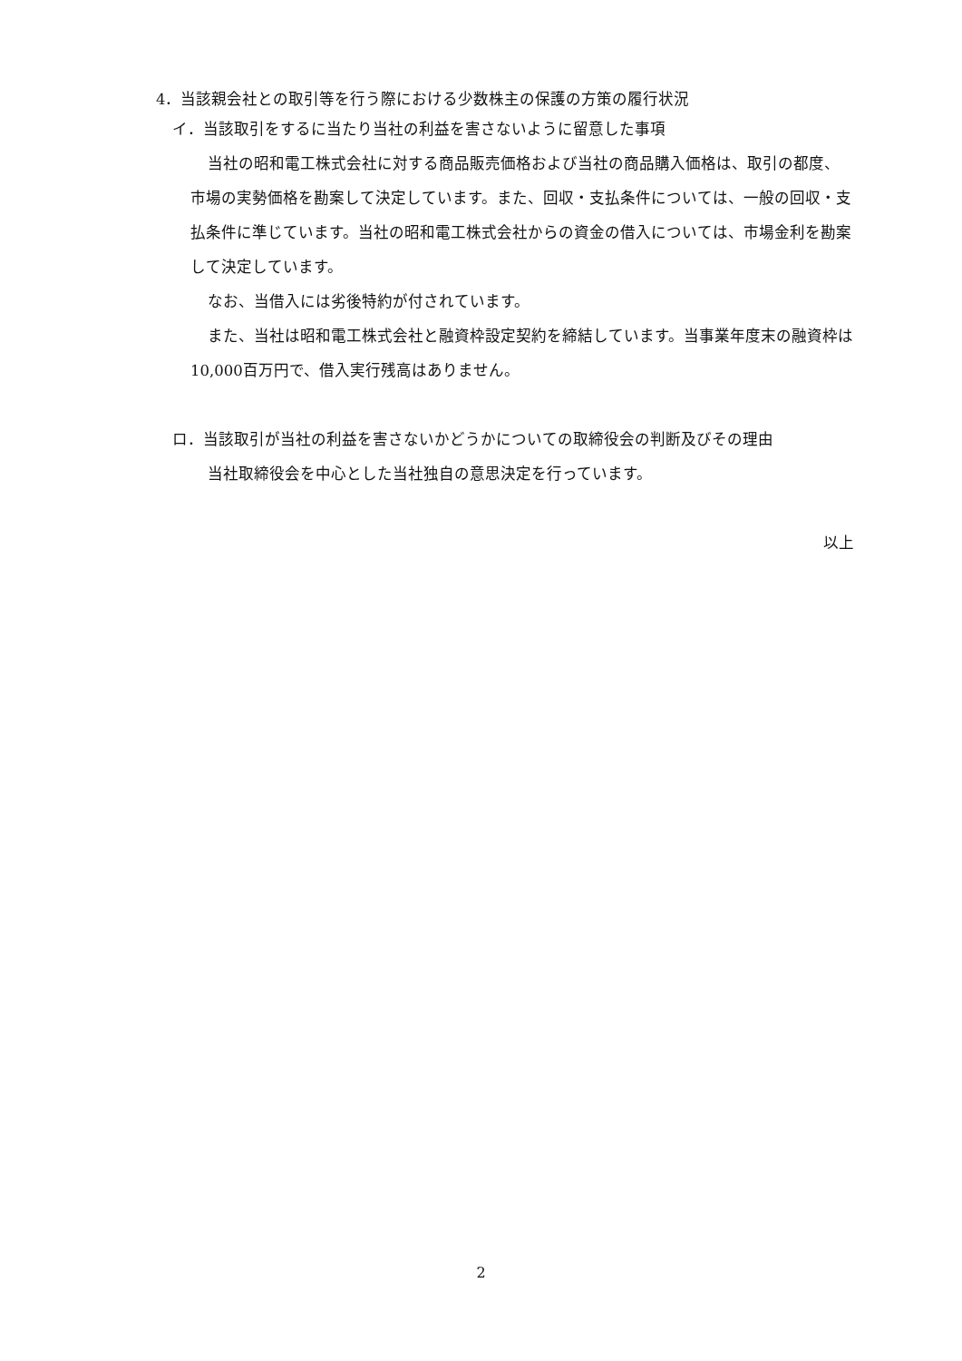4．当該親会社との取引等を行う際における少数株主の保護の方策の履行状況
イ．当該取引をするに当たり当社の利益を害さないように留意した事項
当社の昭和電工株式会社に対する商品販売価格および当社の商品購入価格は、取引の都度、市場の実勢価格を勘案して決定しています。また、回収・支払条件については、一般の回収・支払条件に準じています。当社の昭和電工株式会社からの資金の借入については、市場金利を勘案して決定しています。
なお、当借入には劣後特約が付されています。
また、当社は昭和電工株式会社と融資枠設定契約を締結しています。当事業年度末の融資枠は10,000百万円で、借入実行残高はありません。
ロ．当該取引が当社の利益を害さないかどうかについての取締役会の判断及びその理由
当社取締役会を中心とした当社独自の意思決定を行っています。
以上
2